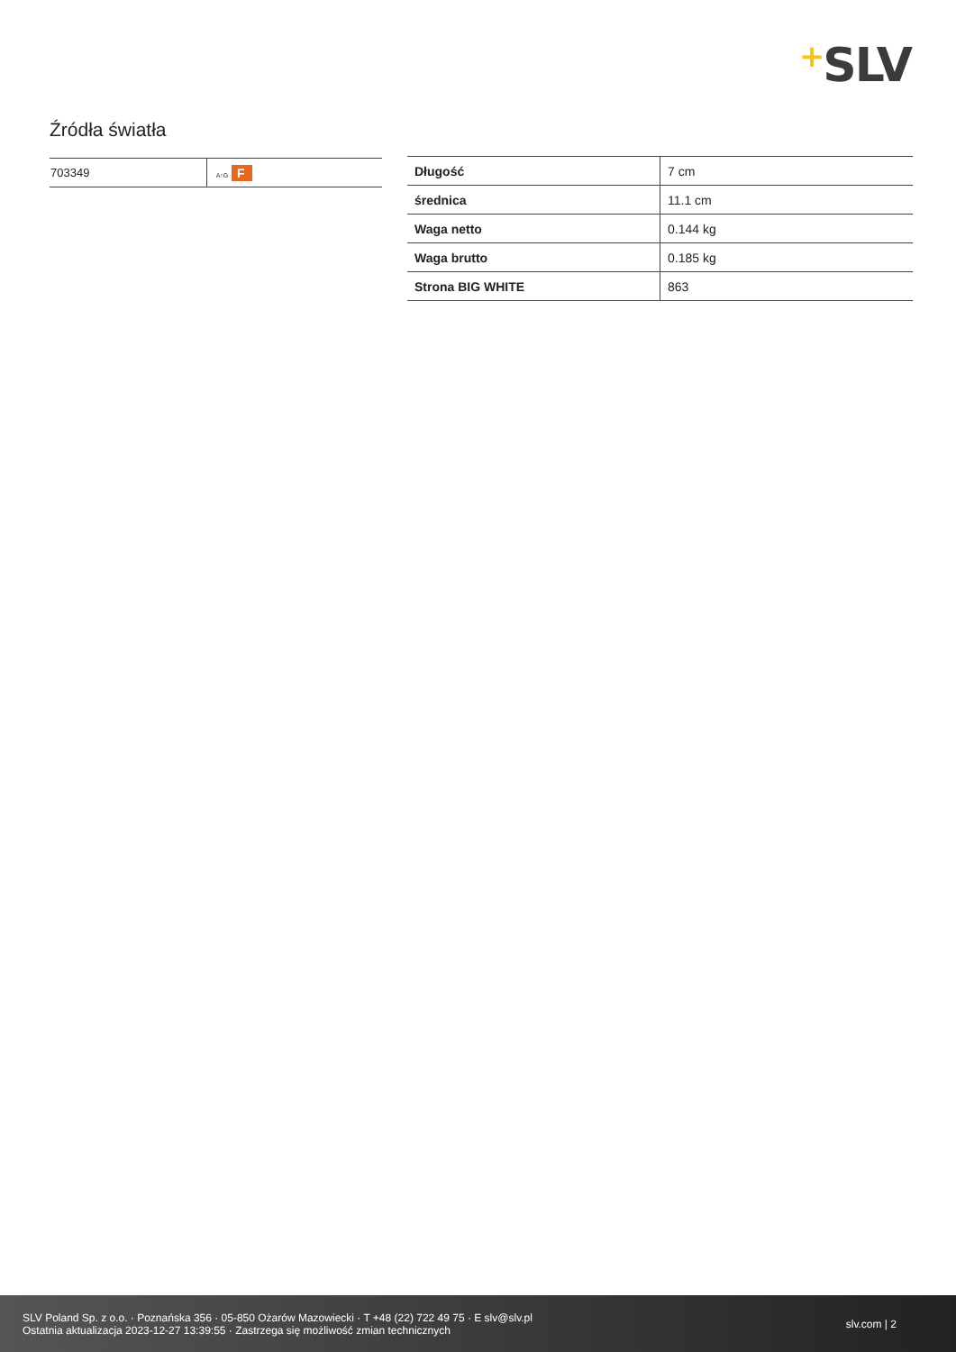+SLV
Źródła światła
| 703349 | A↑G F |
| Długość | 7 cm |
| średnica | 11.1 cm |
| Waga netto | 0.144 kg |
| Waga brutto | 0.185 kg |
| Strona BIG WHITE | 863 |
SLV Poland Sp. z o.o. · Poznańska 356 · 05-850 Ożarów Mazowiecki · T +48 (22) 722 49 75 · E slv@slv.pl
Ostatnia aktualizacja 2023-12-27 13:39:55 · Zastrzega się możliwość zmian technicznych
slv.com | 2